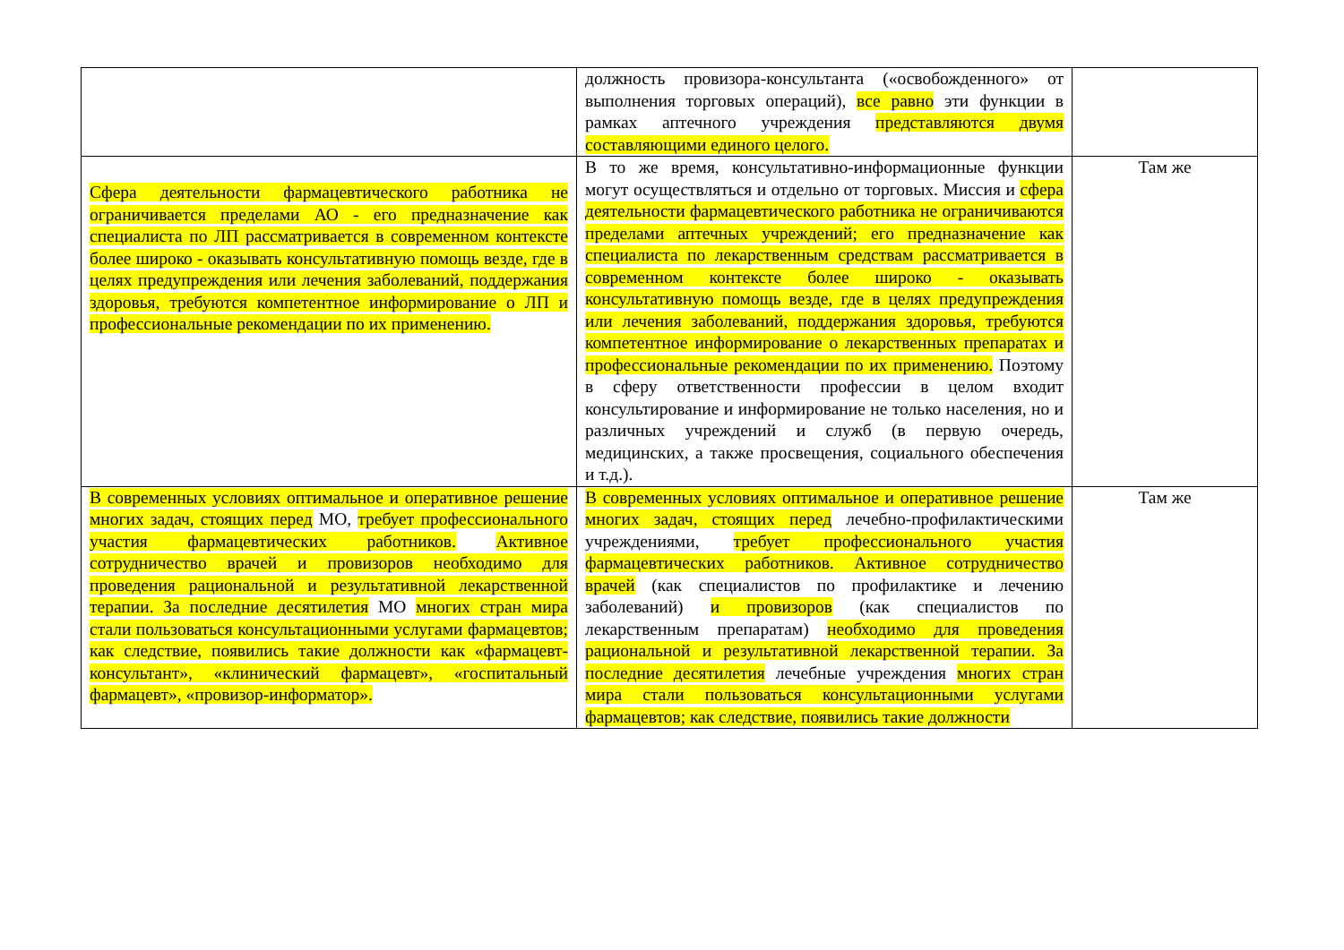| | должность провизора-консультанта («освобожденного» от выполнения торговых операций), все равно эти функции в рамках аптечного учреждения представляются двумя составляющими единого целого. | |
| Сфера деятельности фармацевтического работника не ограничивается пределами АО - его предназначение как специалиста по ЛП рассматривается в современном контексте более широко - оказывать консультативную помощь везде, где в целях предупреждения или лечения заболеваний, поддержания здоровья, требуются компетентное информирование о ЛП и профессиональные рекомендации по их применению. | В то же время, консультативно-информационные функции могут осуществляться и отдельно от торговых. Миссия и сфера деятельности фармацевтического работника не ограничиваются пределами аптечных учреждений; его предназначение как специалиста по лекарственным средствам рассматривается в современном контексте более широко - оказывать консультативную помощь везде, где в целях предупреждения или лечения заболеваний, поддержания здоровья, требуются компетентное информирование о лекарственных препаратах и профессиональные рекомендации по их применению. Поэтому в сферу ответственности профессии в целом входит консультирование и информирование не только населения, но и различных учреждений и служб (в первую очередь, медицинских, а также просвещения, социального обеспечения и т.д.). | Там же |
| В современных условиях оптимальное и оперативное решение многих задач, стоящих перед МО, требует профессионального участия фармацевтических работников. Активное сотрудничество врачей и провизоров необходимо для проведения рациональной и результативной лекарственной терапии. За последние десятилетия МО многих стран мира стали пользоваться консультационными услугами фармацевтов; как следствие, появились такие должности как «фармацевт-консультант», «клинический фармацевт», «госпитальный фармацевт», «провизор-информатор». | В современных условиях оптимальное и оперативное решение многих задач, стоящих перед лечебно-профилактическими учреждениями, требует профессионального участия фармацевтических работников. Активное сотрудничество врачей (как специалистов по профилактике и лечению заболеваний) и провизоров (как специалистов по лекарственным препаратам) необходимо для проведения рациональной и результативной лекарственной терапии. За последние десятилетия лечебные учреждения многих стран мира стали пользоваться консультационными услугами фармацевтов; как следствие, появились такие должности | Там же |